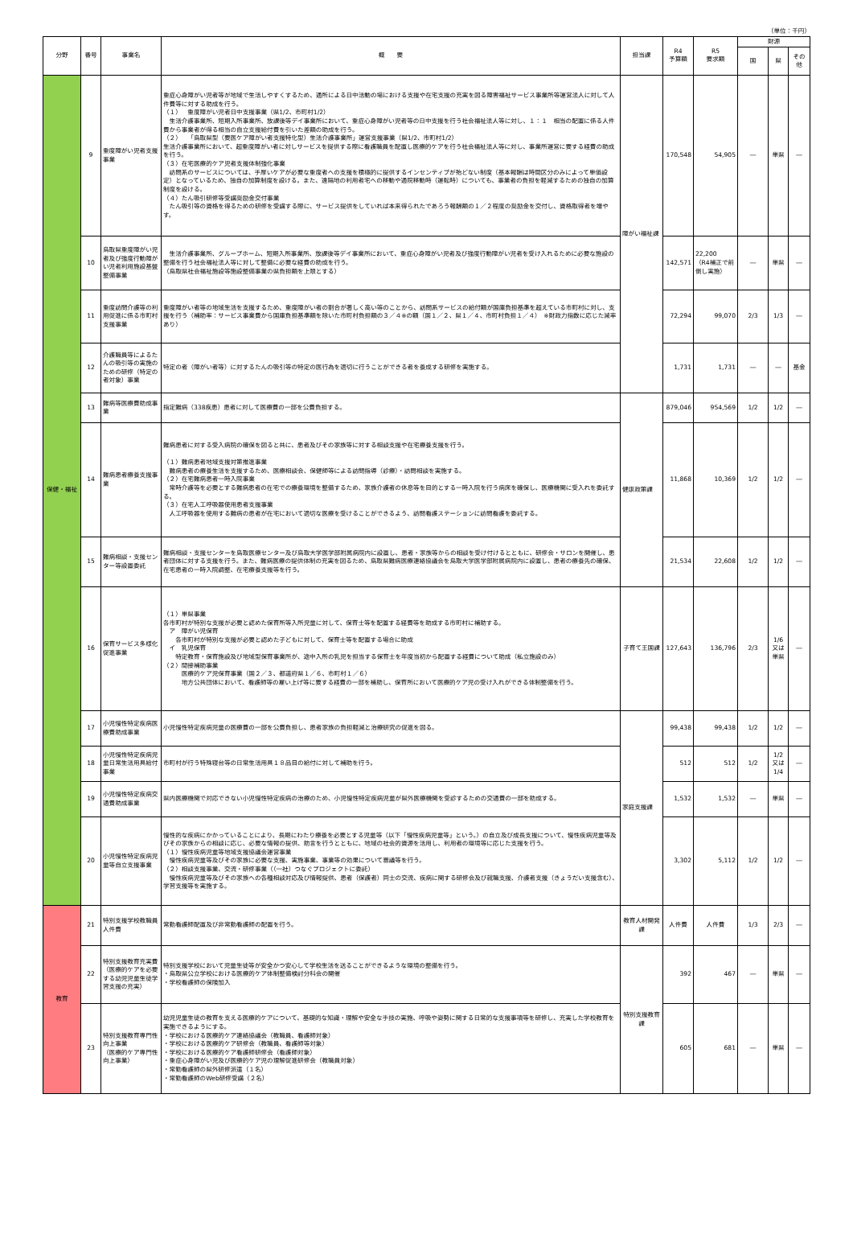（単位：千円）
| 分野 | 番号 | 事業名 | 概 要 | 担当課 | R4 予算額 | R5 要求額 | 財源 | | |
| --- | --- | --- | --- | --- | --- | --- | --- | --- | --- |
| | | | | | | | 国 | 県 | その他 |
| 保健・福祉 | 9 | 重度障がい児者支援事業 | 重症心身障がい児者等が地域で生活しやすくするため、通所による日中活動の場における支援や在宅支援の充実を図る障害福祉サービス事業所等運営法人に対して人件費等に対する助成を行う。 （１） 重度障がい児者日中支援事業（県1/2、市町村1/2） 生活介護事業所、短期入所事業所、放課後等デイ事業所において、重症心身障がい児者等の日中支援を行う社会福祉法人等に対し、１：１ 相当の配置に係る人件費から事業者が得る相当の自立支援給付費を引いた差額の助成を行う。 （２） 「鳥取県型（要医ケア障がい者支援特化型）生活介護事業所」運営支援事業（県1/2、市町村1/2） 生活介護事業所において、超重度障がい者に対しサービスを提供する際に看護職員を配置し医療的ケアを行う社会福祉法人等に対し、事業所運営に要する経費の助成を行う。 （３）在宅医療的ケア児者支援体制強化事業 訪問系のサービスについては、手厚いケアが必要な重度者への支援を積極的に提供するインセンティブが殆どない制度（基本報酬は時間区分のみによって単価設定）となっているため、独自の加算制度を設ける。また、遠隔地の利用者宅への移動や通院移動時（運転時）についても、事業者の負担を軽減するための独自の加算制度を設ける。 （４）たん吸引研修等受講奨励金交付事業 たん吸引等の資格を得るための研修を受講する際に、サービス提供をしていれば本来得られたであろう報酬額の１／２程度の奨励金を交付し、資格取得者を増やす。 | 障がい福祉課 | 170,548 | 54,905 | ― | 単県 | ― |
| | 10 | 鳥取県重度障がい児者及び強度行動障がい児者利用施設基盤整備事業 | 生活介護事業所、グループホーム、短期入所事業所、放課後等デイ事業所において、重症心身障がい児者及び強度行動障がい児者を受け入れるために必要な施設の整備を行う社会福祉法人等に対して整備に必要な経費の助成を行う。 （鳥取県社会福祉施設等施設整備事業の県負担額を上限とする） | | 142,571 | 22,200 （R4補正で前倒し実施） | ― | 単県 | ― |
| | 11 | 重度訪問介護等の利用促進に係る市町村支援事業 | 重度障がい者等の地域生活を支援するため、重度障がい者の割合が著しく高い等のことから、訪問系サービスの給付額が国庫負担基準を超えている市町村に対し、支援を行う（補助率：サービス事業費から国庫負担基準額を除いた市町村負担額の３／４※の額（国１／２、県１／４、市町村負担１／４） ※財政力指数に応じた減率あり） | | 72,294 | 99,070 | 2/3 | 1/3 | ― |
| | 12 | 介護職員等によるたんの吸引等の実施のための研修（特定の者対象）事業 | 特定の者（障がい者等）に対するたんの吸引等の特定の医行為を適切に行うことができる者を養成する研修を実施する。 | | 1,731 | 1,731 | ― | ― | 基金 |
| | 13 | 難病等医療費助成事業 | 指定難病（338疾患）患者に対して医療費の一部を公費負担する。 | 健康政策課 | 879,046 | 954,569 | 1/2 | 1/2 | ― |
| | 14 | 難病患者療養支援事業 | 難病患者に対する受入病院の確保を図ると共に、患者及びその家族等に対する相談支援や在宅療養支援を行う。 （１）難病患者地域支援対策推進事業 難病患者の療養生活を支援するため、医療相談会、保健師等による訪問指導（診療）・訪問相談を実施する。 （２）在宅難病患者一時入院事業 常時介護等を必要とする難病患者の在宅での療養環境を整備するため、家族介護者の休息等を目的とする一時入院を行う病床を確保し、医療機関に受入れを委託する。 （３）在宅人工呼吸器使用患者支援事業 人工呼吸器を使用する難病の患者が在宅において適切な医療を受けることができるよう、訪問看護ステーションに訪問看護を委託する。 | | 11,868 | 10,369 | 1/2 | 1/2 | ― |
| | 15 | 難病相談・支援センター等設置委託 | 難病相談・支援センターを鳥取医療センター及び鳥取大学医学部附属病院内に設置し、患者・家族等からの相談を受け付けるとともに、研修会・サロンを開催し、患者団体に対する支援を行う。また、難病医療の提供体制の充実を図るため、鳥取県難病医療連絡協議会を鳥取大学医学部附属病院内に設置し、患者の療養先の確保、在宅患者の一時入院調整、在宅療養支援等を行う。 | | 21,534 | 22,608 | 1/2 | 1/2 | ― |
| | 16 | 保育サービス多様化促進事業 | （１）単県事業 各市町村が特別な支援が必要と認めた保育所等入所児童に対して、保育士等を配置する経費等を助成する市町村に補助する。 ア 障がい児保育 各市町村が特別な支援が必要と認めた子どもに対して、保育士等を配置する場合に助成 イ 乳児保育 特定教育・保育施設及び地域型保育事業所が、途中入所の乳児を担当する保育士を年度当初から配置する経費について助成（私立施設のみ） （２）間接補助事業 医療的ケア児保育事業（国２／３、都道府県１／６、市町村１／６） 地方公共団体において、看護師等の雇い上げ等に要する経費の一部を補助し、保育所において医療的ケア児の受け入れができる体制整備を行う。 | 子育て王国課 | 127,643 | 136,796 | 2/3 | 1/6 又は 単県 | ― |
| | 17 | 小児慢性特定疾病医療費助成事業 | 小児慢性特定疾病児童の医療費の一部を公費負担し、患者家族の負担軽減と治療研究の促進を図る。 | 家庭支援課 | 99,438 | 99,438 | 1/2 | 1/2 | ― |
| | 18 | 小児慢性特定疾病児童日常生活用具給付事業 | 市町村が行う特殊寝台等の日常生活用具１８品目の給付に対して補助を行う。 | | 512 | 512 | 1/2 | 1/2 又は 1/4 | ― |
| | 19 | 小児慢性特定疾病交通費助成事業 | 県内医療機関で対応できない小児慢性特定疾病の治療のため、小児慢性特定疾病児童が県外医療機関を受診するための交通費の一部を助成する。 | | 1,532 | 1,532 | ― | 単県 | ― |
| | 20 | 小児慢性特定疾病児童等自立支援事業 | 慢性的な疾病にかかっていることにより、長期にわたり療養を必要とする児童等（以下「慢性疾病児童等」という。）の自立及び成長支援について、慢性疾病児童等及びその家族からの相談に応じ、必要な情報の提供、助言を行うとともに、地域の社会的資源を活用し、利用者の環境等に応じた支援を行う。 （１）慢性疾病児童等地域支援協議会運営事業 慢性疾病児童等及びその家族に必要な支援、実施事業、事業等の効果について審議等を行う。 （２）相談支援事業、交流・研修事業（（一社）つなぐプロジェクトに委託） 慢性疾病児童等及びその家族への各種相談対応及び情報提供、患者（保護者）同士の交流、疾病に関する研修会及び就職支援、介護者支援（きょうだい支援含む）、学習支援等を実施する。 | | 3,302 | 5,112 | 1/2 | 1/2 | ― |
| 教育 | 21 | 特別支援学校教職員人件費 | 常勤看護師配置及び非常勤看護師の配置を行う。 | 教育人材開発課 | 人件費 | 人件費 | 1/3 | 2/3 | ― |
| | 22 | 特別支援教育充実費 （医療的ケアを必要する幼児児童生徒学習支援の充実） | 特別支援学校において児童生徒等が安全かつ安心して学校生活を送ることができるような環境の整備を行う。 ・鳥取県公立学校における医療的ケア体制整備検討分科会の開催 ・学校看護師の保険加入 | 特別支援教育課 | 392 | 467 | ― | 単県 | ― |
| | 23 | 特別支援教育専門性向上事業 （医療的ケア専門性向上事業） | 幼児児童生徒の教育を支える医療的ケアについて、基礎的な知識・理解や安全な手技の実施、呼吸や姿勢に関する日常的な支援事項等を研修し、充実した学校教育を実施できるようにする。 ・学校における医療的ケア連絡協議会（教職員、看護師対象） ・学校における医療的ケア研修会（教職員、看護師等対象） ・学校における医療的ケア看護師研修会（看護師対象） ・重症心身障がい児及び医療的ケア児の理解促進研修会（教職員対象） ・常勤看護師の県外研修派遣（１名） ・常勤看護師のWeb研修受講（２名） | | 605 | 681 | ― | 単県 | ― |